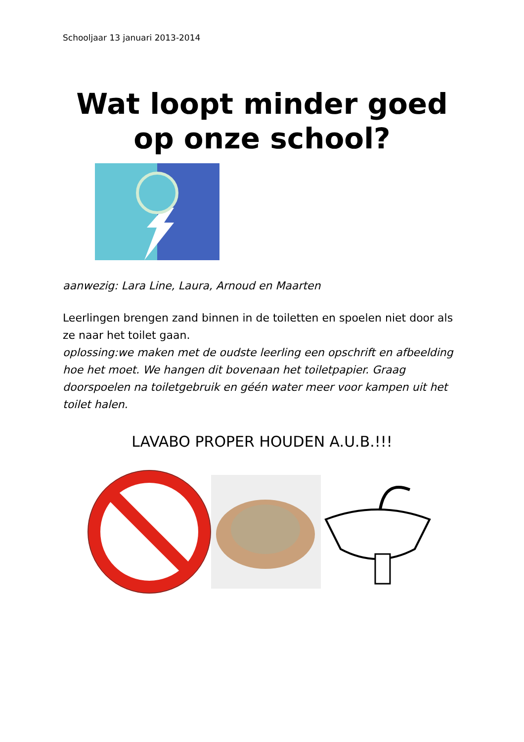Schooljaar 13 januari 2013-2014
Wat loopt minder goed
op onze school?
aanwezig: Lara Line, Laura, Arnoud en Maarten
Leerlingen brengen zand binnen in de toiletten en spoelen niet door als ze naar het toilet gaan.
oplossing:we maken met de oudste leerling een opschrift en afbeelding hoe het moet. We hangen dit bovenaan het toiletpapier. Graag doorspoelen na toiletgebruik en géén water meer voor kampen uit het toilet halen.
LAVABO PROPER HOUDEN A.U.B.!!!